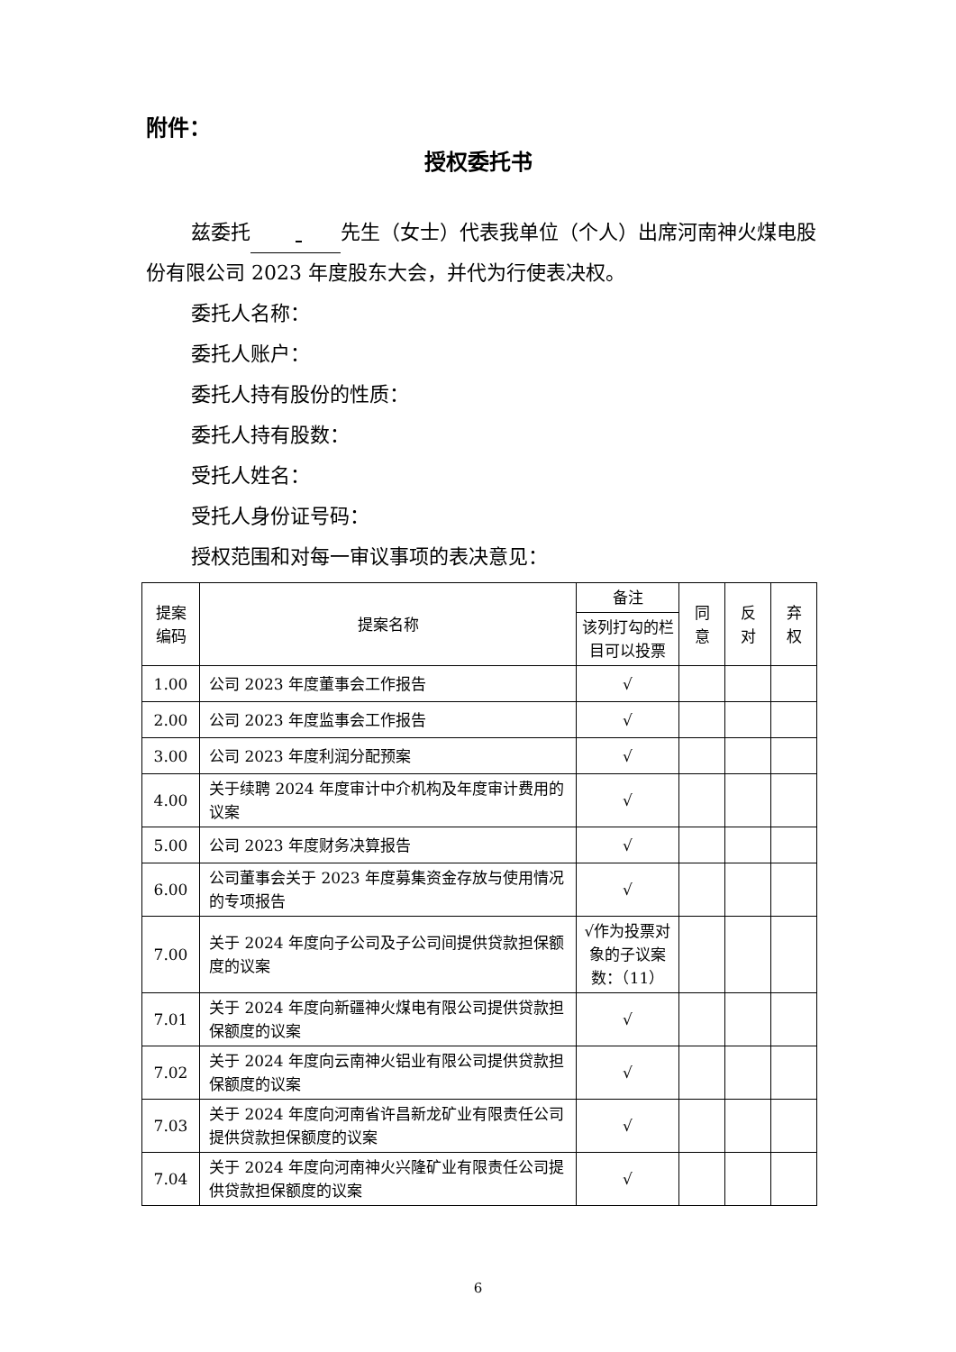附件：
授权委托书
兹委托 先生（女士）代表我单位（个人）出席河南神火煤电股份有限公司 2023 年度股东大会，并代为行使表决权。
委托人名称：
委托人账户：
委托人持有股份的性质：
委托人持有股数：
受托人姓名：
受托人身份证号码：
授权范围和对每一审议事项的表决意见：
| 提案 编码 | 提案名称 | 备注 | 同 意 | 反 对 | 弃 权 |
| --- | --- | --- | --- | --- | --- |
| | | 该列打勾的栏目可以投票 | | | |
| 1.00 | 公司 2023 年度董事会工作报告 | √ | | | |
| 2.00 | 公司 2023 年度监事会工作报告 | √ | | | |
| 3.00 | 公司 2023 年度利润分配预案 | √ | | | |
| 4.00 | 关于续聘 2024 年度审计中介机构及年度审计费用的议案 | √ | | | |
| 5.00 | 公司 2023 年度财务决算报告 | √ | | | |
| 6.00 | 公司董事会关于 2023 年度募集资金存放与使用情况的专项报告 | √ | | | |
| 7.00 | 关于 2024 年度向子公司及子公司间提供贷款担保额度的议案 | √作为投票对象的子议案数：（11） | | | |
| 7.01 | 关于 2024 年度向新疆神火煤电有限公司提供贷款担保额度的议案 | √ | | | |
| 7.02 | 关于 2024 年度向云南神火铝业有限公司提供贷款担保额度的议案 | √ | | | |
| 7.03 | 关于 2024 年度向河南省许昌新龙矿业有限责任公司提供贷款担保额度的议案 | √ | | | |
| 7.04 | 关于 2024 年度向河南神火兴隆矿业有限责任公司提供贷款担保额度的议案 | √ | | | |
6